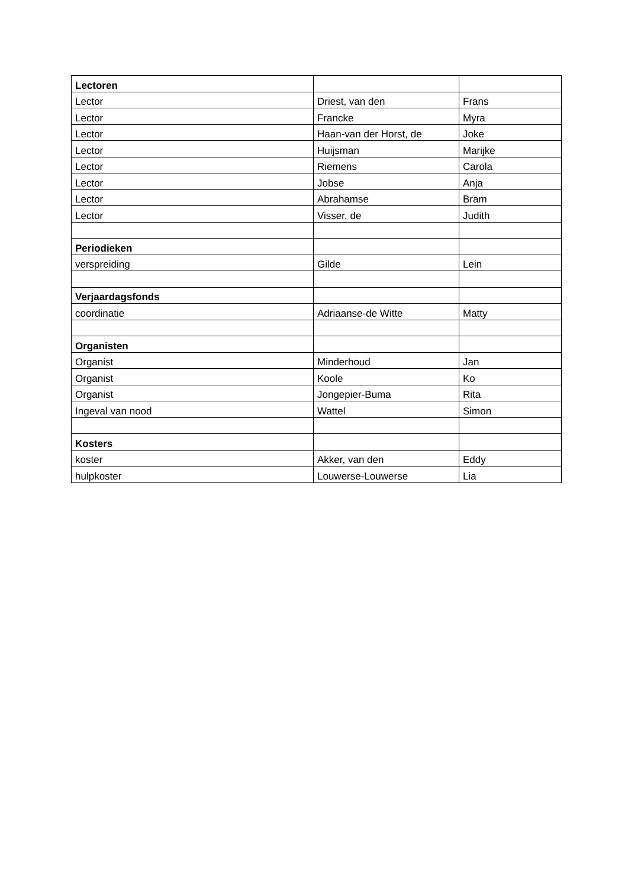| Lectoren | | |
| Lector | Driest, van den | Frans |
| Lector | Francke | Myra |
| Lector | Haan-van der Horst, de | Joke |
| Lector | Huijsman | Marijke |
| Lector | Riemens | Carola |
| Lector | Jobse | Anja |
| Lector | Abrahamse | Bram |
| Lector | Visser, de | Judith |
| Periodieken | | |
| verspreiding | Gilde | Lein |
| Verjaardagsfonds | | |
| coordinatie | Adriaanse-de Witte | Matty |
| Organisten | | |
| Organist | Minderhoud | Jan |
| Organist | Koole | Ko |
| Organist | Jongepier-Buma | Rita |
| Ingeval van nood | Wattel | Simon |
| Kosters | | |
| koster | Akker, van den | Eddy |
| hulpkoster | Louwerse-Louwerse | Lia |